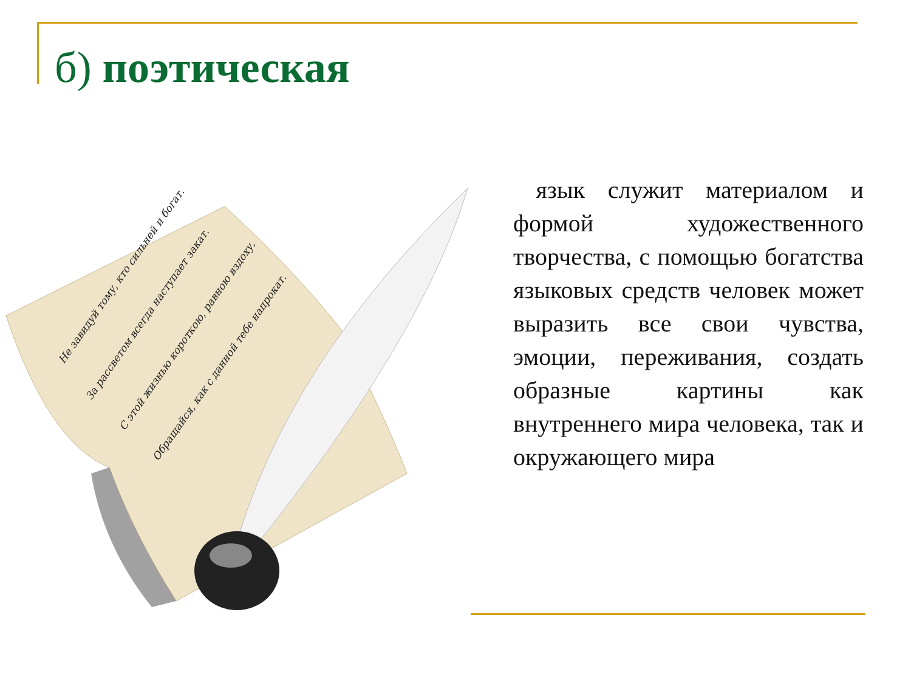б) поэтическая
Не завидуй тому, кто сильней и богат.
За рассветом всегда наступает закат.
С этой жизнью короткою, равною вздоху,
Обращайся, как с данной тебе напрокат.
язык служит материалом и формой художественного творчества, с помощью богатства языковых средств человек может выразить все свои чувства, эмоции, переживания, создать образные картины как внутреннего мира человека, так и окружающего мира